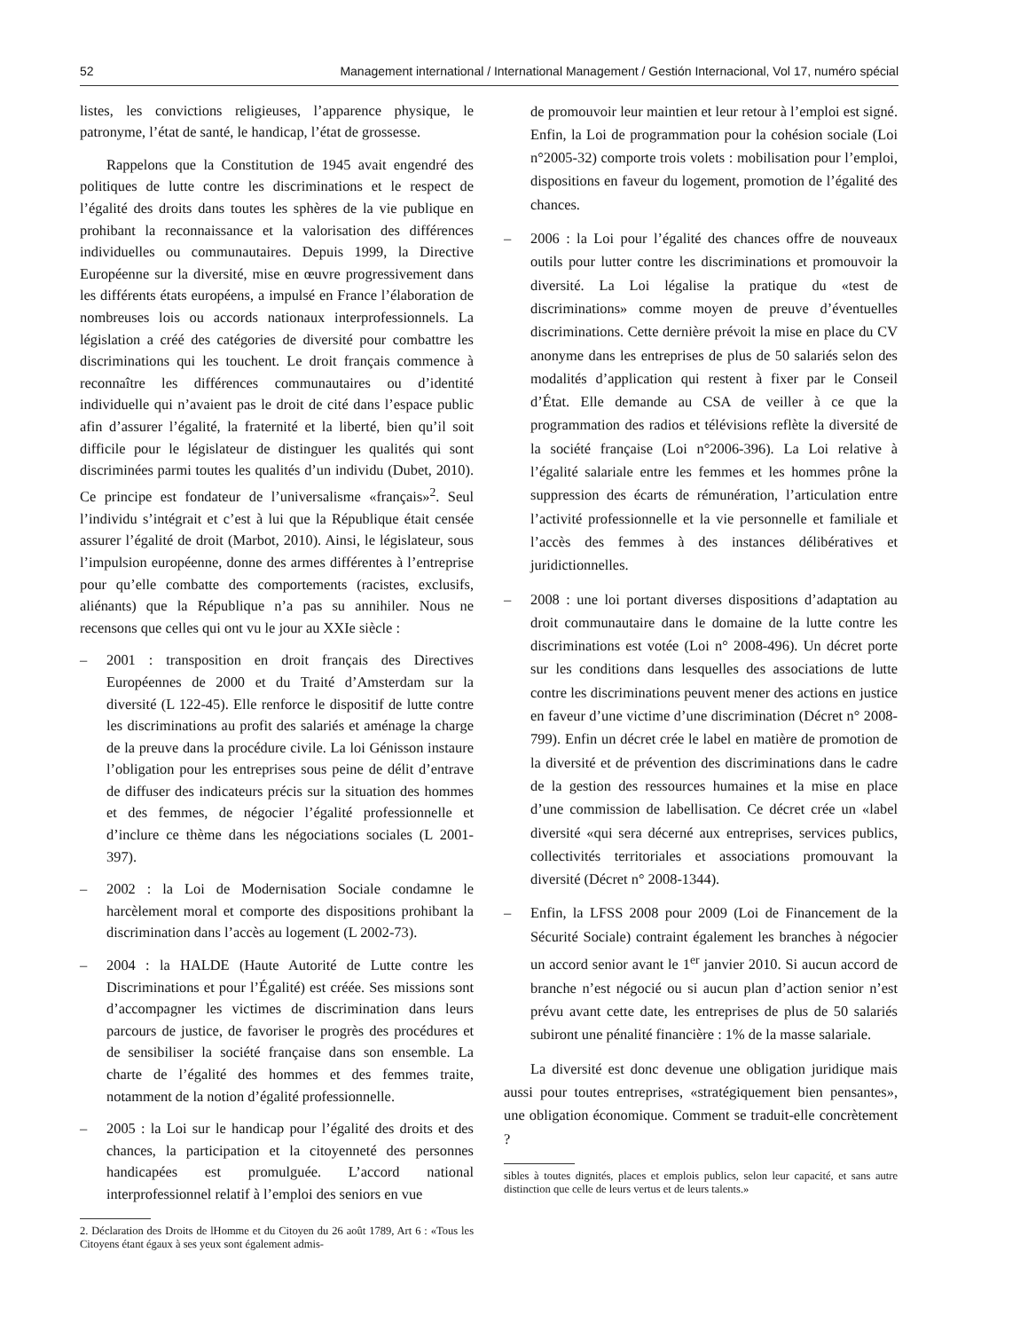52 Management international / International Management / Gestión Internacional, Vol 17, numéro spécial
listes, les convictions religieuses, l’apparence physique, le patronyme, l’état de santé, le handicap, l’état de grossesse.
Rappelons que la Constitution de 1945 avait engendré des politiques de lutte contre les discriminations et le respect de l’égalité des droits dans toutes les sphères de la vie publique en prohibant la reconnaissance et la valorisation des différences individuelles ou communautaires. Depuis 1999, la Directive Européenne sur la diversité, mise en œuvre progressivement dans les différents états européens, a impulsé en France l’élaboration de nombreuses lois ou accords nationaux interprofessionnels. La législation a créé des catégories de diversité pour combattre les discriminations qui les touchent. Le droit français commence à reconnaître les différences communautaires ou d’identité individuelle qui n’avaient pas le droit de cité dans l’espace public afin d’assurer l’égalité, la fraternité et la liberté, bien qu’il soit difficile pour le législateur de distinguer les qualités qui sont discriminées parmi toutes les qualités d’un individu (Dubet, 2010). Ce principe est fondateur de l’universalisme «français»<sup>2</sup>. Seul l’individu s’intégrait et c’est à lui que la République était censée assurer l’égalité de droit (Marbot, 2010). Ainsi, le législateur, sous l’impulsion européenne, donne des armes différentes à l’entreprise pour qu’elle combatte des comportements (racistes, exclusifs, aliénants) que la République n’a pas su annihiler. Nous ne recensons que celles qui ont vu le jour au XXIe siècle :
– 2001 : transposition en droit français des Directives Européennes de 2000 et du Traité d’Amsterdam sur la diversité (L 122-45). Elle renforce le dispositif de lutte contre les discriminations au profit des salariés et aménage la charge de la preuve dans la procédure civile. La loi Génisson instaure l’obligation pour les entreprises sous peine de délit d’entrave de diffuser des indicateurs précis sur la situation des hommes et des femmes, de négocier l’égalité professionnelle et d’inclure ce thème dans les négociations sociales (L 2001-397).
– 2002 : la Loi de Modernisation Sociale condamne le harcèlement moral et comporte des dispositions prohibant la discrimination dans l’accès au logement (L 2002-73).
– 2004 : la HALDE (Haute Autorité de Lutte contre les Discriminations et pour l’Égalité) est créée. Ses missions sont d’accompagner les victimes de discrimination dans leurs parcours de justice, de favoriser le progrès des procédures et de sensibiliser la société française dans son ensemble. La charte de l’égalité des hommes et des femmes traite, notamment de la notion d’égalité professionnelle.
– 2005 : la Loi sur le handicap pour l’égalité des droits et des chances, la participation et la citoyenneté des personnes handicapées est promulguée. L’accord national interprofessionnel relatif à l’emploi des seniors en vue
2. Déclaration des Droits de lHomme et du Citoyen du 26 août 1789, Art 6 : «Tous les Citoyens étant égaux à ses yeux sont également admis-
de promouvoir leur maintien et leur retour à l’emploi est signé. Enfin, la Loi de programmation pour la cohésion sociale (Loi n°2005-32) comporte trois volets : mobilisation pour l’emploi, dispositions en faveur du logement, promotion de l’égalité des chances.
– 2006 : la Loi pour l’égalité des chances offre de nouveaux outils pour lutter contre les discriminations et promouvoir la diversité. La Loi légalise la pratique du «test de discriminations» comme moyen de preuve d’éventuelles discriminations. Cette dernière prévoit la mise en place du CV anonyme dans les entreprises de plus de 50 salariés selon des modalités d’application qui restent à fixer par le Conseil d’État. Elle demande au CSA de veiller à ce que la programmation des radios et télévisions reflète la diversité de la société française (Loi n°2006-396). La Loi relative à l’égalité salariale entre les femmes et les hommes prône la suppression des écarts de rémunération, l’articulation entre l’activité professionnelle et la vie personnelle et familiale et l’accès des femmes à des instances délibératives et juridictionnelles.
– 2008 : une loi portant diverses dispositions d’adaptation au droit communautaire dans le domaine de la lutte contre les discriminations est votée (Loi n° 2008-496). Un décret porte sur les conditions dans lesquelles des associations de lutte contre les discriminations peuvent mener des actions en justice en faveur d’une victime d’une discrimination (Décret n° 2008-799). Enfin un décret crée le label en matière de promotion de la diversité et de prévention des discriminations dans le cadre de la gestion des ressources humaines et la mise en place d’une commission de labellisation. Ce décret crée un «label diversité «qui sera décerné aux entreprises, services publics, collectivités territoriales et associations promouvant la diversité (Décret n° 2008-1344).
– Enfin, la LFSS 2008 pour 2009 (Loi de Financement de la Sécurité Sociale) contraint également les branches à négocier un accord senior avant le 1<sup>er</sup> janvier 2010. Si aucun accord de branche n’est négocié ou si aucun plan d’action senior n’est prévu avant cette date, les entreprises de plus de 50 salariés subiront une pénalité financière : 1% de la masse salariale.
La diversité est donc devenue une obligation juridique mais aussi pour toutes entreprises, «stratégiquement bien pensantes», une obligation économique. Comment se traduit-elle concrètement ?
sibles à toutes dignités, places et emplois publics, selon leur capacité, et sans autre distinction que celle de leurs vertus et de leurs talents.»